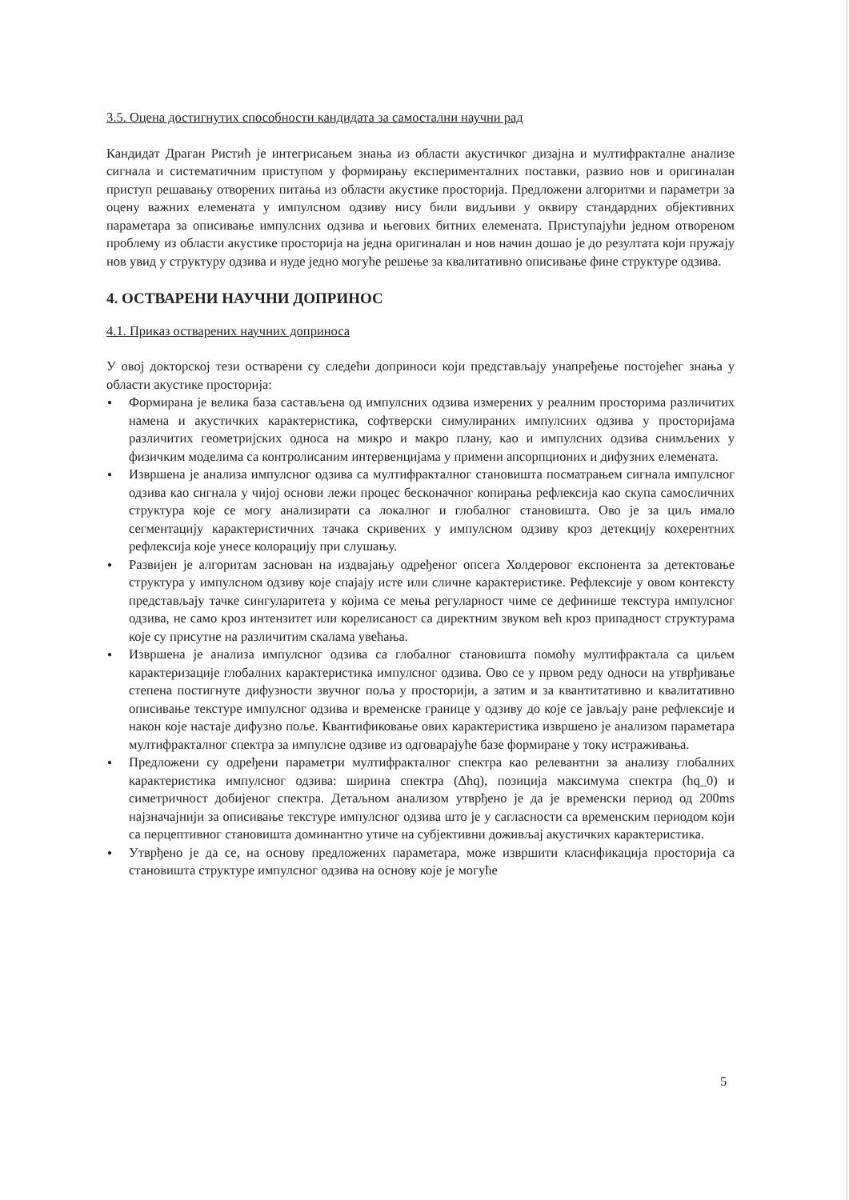3.5. Оцена достигнутих способности кандидата за самостални научни рад
Кандидат Драган Ристић је интегрисањем знања из области акустичког дизајна и мултифракталне анализе сигнала и систематичним приступом у формирању експерименталних поставки, развио нов и оригиналан приступ решавању отворених питања из области акустике просторија. Предложени алгоритми и параметри за оцену важних елемената у импулсном одзиву нису били видљиви у оквиру стандардних објективних параметара за описивање импулсних одзива и његових битних елемената. Приступајући једном отвореном проблему из области акустике просторија на једна оригиналан и нов начин дошао је до резултата који пружају нов увид у структуру одзива и нуде једно могуће решење за квалитативно описивање фине структуре одзива.
4. ОСТВАРЕНИ НАУЧНИ ДОПРИНОС
4.1. Приказ остварених научних доприноса
У овој докторској тези остварени су следећи доприноси који представљају унапређење постојећег знања у области акустике просторија:
● Формирана је велика база састављена од импулсних одзива измерених у реалним просторима различитих намена и акустичких карактеристика, софтверски симулираних импулсних одзива у просторијама различитих геометријских односа на микро и макро плану, као и импулсних одзива снимљених у физичким моделима са контролисаним интервенцијама у примени апсорпционих и дифузних елемената.
● Извршена је анализа импулсног одзива са мултифракталног становишта посматрањем сигнала импулсног одзива као сигнала у чијој основи лежи процес бесконачног копирања рефлексија као скупа самосличних структура које се могу анализирати са локалног и глобалног становишта. Ово је за циљ имало сегментацију карактеристичних тачака скривених у импулсном одзиву кроз детекцију кохерентних рефлексија које унесе колорацију при слушању.
● Развијен је алгоритам заснован на издвајању одређеног опсега Холдеровог експонента за детектовање структура у импулсном одзиву које спајају исте или сличне карактеристике. Рефлексије у овом контексту представљају тачке сингуларитета у којима се мења регуларност чиме се дефинише текстура импулсног одзива, не само кроз интензитет или корелисаност са директним звуком већ кроз припадност структурама које су присутне на различитим скалама увећања.
● Извршена је анализа импулсног одзива са глобалног становишта помоћу мултифрактала са циљем карактеризације глобалних карактеристика импулсног одзива. Ово се у првом реду односи на утврђивање степена постигнуте дифузности звучног поља у просторији, а затим и за квантитативно и квалитативно описивање текстуре импулсног одзива и временске границе у одзиву до које се јављају ране рефлексије и након које настаје дифузно поље. Квантификовање ових карактеристика извршено је анализом параметара мултифракталног спектра за импулсне одзиве из одговарајуће базе формиране у току истраживања.
● Предложени су одређени параметри мултифракталног спектра као релевантни за анализу глобалних карактеристика импулсног одзива: ширина спектра (Δhq), позиција максимума спектра (hq_0) и симетричност добијеног спектра. Детаљном анализом утврђено је да је временски период од 200ms најзначајнији за описивање текстуре импулсног одзива што је у сагласности са временским периодом који са перцептивног становишта доминантно утиче на субјективни доживљај акустичких карактеристика.
● Утврђено је да се, на основу предложених параметара, може извршити класификација просторија са становишта структуре импулсног одзива на основу које је могуће
5